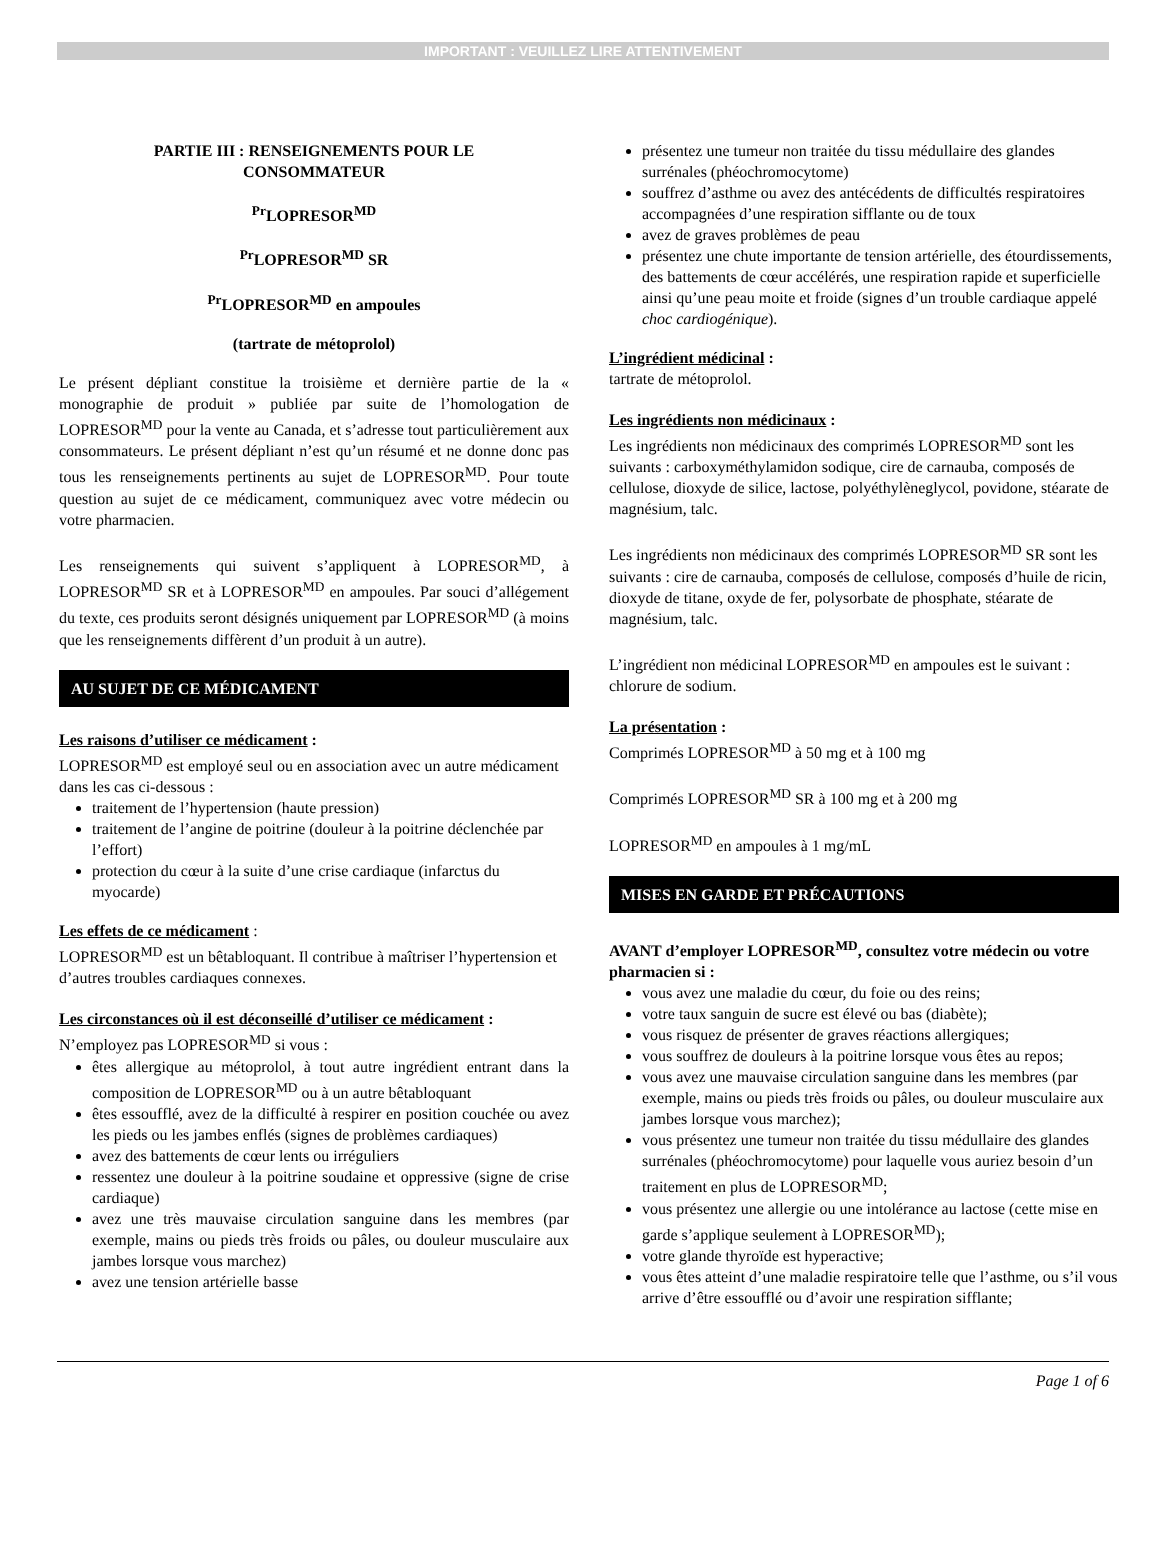IMPORTANT : VEUILLEZ LIRE ATTENTIVEMENT
PARTIE III : RENSEIGNEMENTS POUR LE
CONSOMMATEUR
<sup>Pr</sup>LOPRESOR<sup>MD</sup>
<sup>Pr</sup>LOPRESOR<sup>MD</sup> SR
<sup>Pr</sup>LOPRESOR<sup>MD</sup> en ampoules
(tartrate de métoprolol)
Le présent dépliant constitue la troisième et dernière partie de la « monographie de produit » publiée par suite de l’homologation de LOPRESOR<sup>MD</sup> pour la vente au Canada, et s’adresse tout particulièrement aux consommateurs. Le présent dépliant n’est qu’un résumé et ne donne donc pas tous les renseignements pertinents au sujet de LOPRESOR<sup>MD</sup>. Pour toute question au sujet de ce médicament, communiquez avec votre médecin ou votre pharmacien.
Les renseignements qui suivent s’appliquent à LOPRESOR<sup>MD</sup>, à LOPRESOR<sup>MD</sup> SR et à LOPRESOR<sup>MD</sup> en ampoules. Par souci d’allégement du texte, ces produits seront désignés uniquement par LOPRESOR<sup>MD</sup> (à moins que les renseignements diffèrent d’un produit à un autre).
AU SUJET DE CE MÉDICAMENT
Les raisons d’utiliser ce médicament :
LOPRESOR<sup>MD</sup> est employé seul ou en association avec un autre médicament dans les cas ci-dessous :
traitement de l’hypertension (haute pression)
traitement de l’angine de poitrine (douleur à la poitrine déclenchée par l’effort)
protection du cœur à la suite d’une crise cardiaque (infarctus du myocarde)
Les effets de ce médicament :
LOPRESOR<sup>MD</sup> est un bêtabloquant. Il contribue à maîtriser l’hypertension et d’autres troubles cardiaques connexes.
Les circonstances où il est déconseillé d’utiliser ce médicament :
N’employez pas LOPRESOR<sup>MD</sup> si vous :
êtes allergique au métoprolol, à tout autre ingrédient entrant dans la composition de LOPRESOR<sup>MD</sup> ou à un autre bêtabloquant
êtes essoufflé, avez de la difficulté à respirer en position couchée ou avez les pieds ou les jambes enflés (signes de problèmes cardiaques)
avez des battements de cœur lents ou irréguliers
ressentez une douleur à la poitrine soudaine et oppressive (signe de crise cardiaque)
avez une très mauvaise circulation sanguine dans les membres (par exemple, mains ou pieds très froids ou pâles, ou douleur musculaire aux jambes lorsque vous marchez)
avez une tension artérielle basse
présentez une tumeur non traitée du tissu médullaire des glandes surrénales (phéochromocytome)
souffrez d’asthme ou avez des antécédents de difficultés respiratoires accompagnées d’une respiration sifflante ou de toux
avez de graves problèmes de peau
présentez une chute importante de tension artérielle, des étourdissements, des battements de cœur accélérés, une respiration rapide et superficielle ainsi qu’une peau moite et froide (signes d’un trouble cardiaque appelé choc cardiogénique).
L’ingrédient médicinal :
tartrate de métoprolol.
Les ingrédients non médicinaux :
Les ingrédients non médicinaux des comprimés LOPRESOR<sup>MD</sup> sont les suivants : carboxyméthylamidon sodique, cire de carnauba, composés de cellulose, dioxyde de silice, lactose, polyéthylèneglycol, povidone, stéarate de magnésium, talc.
Les ingrédients non médicinaux des comprimés LOPRESOR<sup>MD</sup> SR sont les suivants : cire de carnauba, composés de cellulose, composés d’huile de ricin, dioxyde de titane, oxyde de fer, polysorbate de phosphate, stéarate de magnésium, talc.
L’ingrédient non médicinal LOPRESOR<sup>MD</sup> en ampoules est le suivant : chlorure de sodium.
La présentation :
Comprimés LOPRESOR<sup>MD</sup> à 50 mg et à 100 mg
Comprimés LOPRESOR<sup>MD</sup> SR à 100 mg et à 200 mg
LOPRESOR<sup>MD</sup> en ampoules à 1 mg/mL
MISES EN GARDE ET PRÉCAUTIONS
AVANT d’employer LOPRESOR<sup>MD</sup>, consultez votre médecin ou votre pharmacien si :
vous avez une maladie du cœur, du foie ou des reins;
votre taux sanguin de sucre est élevé ou bas (diabète);
vous risquez de présenter de graves réactions allergiques;
vous souffrez de douleurs à la poitrine lorsque vous êtes au repos;
vous avez une mauvaise circulation sanguine dans les membres (par exemple, mains ou pieds très froids ou pâles, ou douleur musculaire aux jambes lorsque vous marchez);
vous présentez une tumeur non traitée du tissu médullaire des glandes surrénales (phéochromocytome) pour laquelle vous auriez besoin d’un traitement en plus de LOPRESOR<sup>MD</sup>;
vous présentez une allergie ou une intolérance au lactose (cette mise en garde s’applique seulement à LOPRESOR<sup>MD</sup>);
votre glande thyroïde est hyperactive;
vous êtes atteint d’une maladie respiratoire telle que l’asthme, ou s’il vous arrive d’être essoufflé ou d’avoir une respiration sifflante;
Page 1 of 6